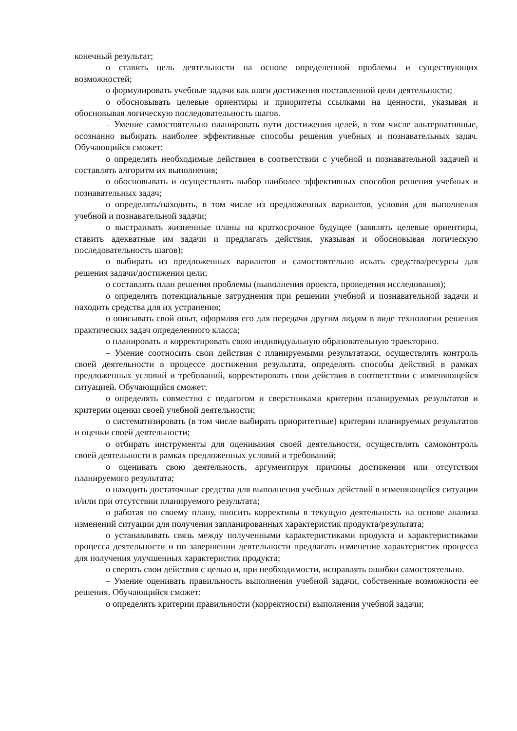конечный результат;
o ставить цель деятельности на основе определенной проблемы и существующих возможностей;
o формулировать учебные задачи как шаги достижения поставленной цели деятельности;
o обосновывать целевые ориентиры и приоритеты ссылками на ценности, указывая и обосновывая логическую последовательность шагов.
– Умение самостоятельно планировать пути достижения целей, в том числе альтернативные, осознанно выбирать наиболее эффективные способы решения учебных и познавательных задач. Обучающийся сможет:
o определять необходимые действиея в соответствии с учебной и познавательной задачей и составлять алгоритм их выполнения;
o обосновывать и осуществлять выбор наиболее эффективных способов решения учебных и познавательных задач;
o определять/находить, в том числе из предложенных вариантов, условия для выполнения учебной и познавательной задачи;
o выстраивать жизненные планы на краткосрочное будущее (заявлять целевые ориентиры, ставить адекватные им задачи и предлагать действия, указывая и обосновывая логическую последовательность шагов);
o выбирать из предложенных вариантов и самостоятельно искать средства/ресурсы для решения задачи/достижения цели;
o составлять план решения проблемы (выполнения проекта, проведения исследования);
o определять потенциальные затруднения при решении учебной и познавательной задачи и находить средства для их устранения;
o описывать свой опыт, оформляя его для передачи другим людям в виде технологии решения практических задач определенного класса;
o планировать и корректировать свою индивидуальную образовательную траекторию.
– Умение соотносить свои действия с планируемыми результатами, осуществлять контроль своей деятельности в процессе достижения результата, определять способы действий в рамках предложенных условий и требований, корректировать свои действия в соответствии с изменяющейся ситуацией. Обучающийся сможет:
o определять совместно с педагогом и сверстниками критерии планируемых результатов и критерии оценки своей учебной деятельности;
o систематизировать (в том числе выбирать приоритетные) критерии планируемых результатов и оценки своей деятельности;
o отбирать инструменты для оценивания своей деятельности, осуществлять самоконтроль своей деятельности в рамках предложенных условий и требований;
o оценивать свою деятельность, аргументируя причины достижения или отсутствия планируемого результата;
o находить достаточные средства для выполнения учебных действий в изменяющейся ситуации и/или при отсутствии планируемого результата;
o работая по своему плану, вносить коррективы в текущую деятельность на основе анализа изменений ситуации для получения запланированных характеристик продукта/результата;
o устанавливать связь между полученными характеристиками продукта и характеристиками процесса деятельности и по завершении деятельности предлагать изменение характеристик процесса для получения улучшенных характеристик продукта;
o сверять свои действия с целью и, при необходимости, исправлять ошибки самостоятельно.
– Умение оценивать правильность выполнения учебной задачи, собственные возможности ее решения. Обучающийся сможет:
o определять критерии правильности (корректности) выполнения учебной задачи;